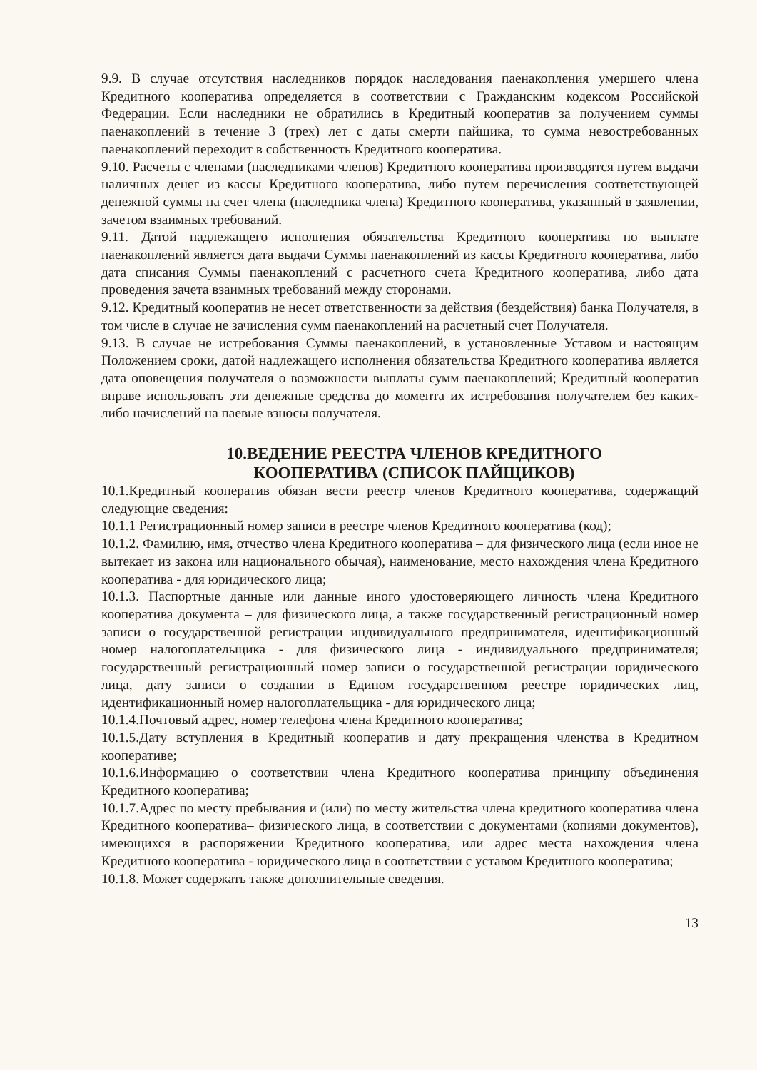9.9. В случае отсутствия наследников порядок наследования паенакопления умершего члена Кредитного кооператива определяется в соответствии с Гражданским кодексом Российской Федерации. Если наследники не обратились в Кредитный кооператив за получением суммы паенакоплений в течение 3 (трех) лет с даты смерти пайщика, то сумма невостребованных паенакоплений переходит в собственность Кредитного кооператива.
9.10. Расчеты с членами (наследниками членов) Кредитного кооператива производятся путем выдачи наличных денег из кассы Кредитного кооператива, либо путем перечисления соответствующей денежной суммы на счет члена (наследника члена) Кредитного кооператива, указанный в заявлении, зачетом взаимных требований.
9.11. Датой надлежащего исполнения обязательства Кредитного кооператива по выплате паенакоплений является дата выдачи Суммы паенакоплений из кассы Кредитного кооператива, либо дата списания Суммы паенакоплений с расчетного счета Кредитного кооператива, либо дата проведения зачета взаимных требований между сторонами.
9.12. Кредитный кооператив не несет ответственности за действия (бездействия) банка Получателя, в том числе в случае не зачисления сумм паенакоплений на расчетный счет Получателя.
9.13. В случае не истребования Суммы паенакоплений, в установленные Уставом и настоящим Положением сроки, датой надлежащего исполнения обязательства Кредитного кооператива является дата оповещения получателя о возможности выплаты сумм паенакоплений; Кредитный кооператив вправе использовать эти денежные средства до момента их истребования получателем без каких-либо начислений на паевые взносы получателя.
10.ВЕДЕНИЕ РЕЕСТРА ЧЛЕНОВ КРЕДИТНОГО
КООПЕРАТИВА (СПИСОК ПАЙЩИКОВ)
10.1.Кредитный кооператив обязан вести реестр членов Кредитного кооператива, содержащий следующие сведения:
10.1.1 Регистрационный номер записи в реестре членов Кредитного кооператива (код);
10.1.2. Фамилию, имя, отчество члена Кредитного кооператива – для физического лица (если иное не вытекает из закона или национального обычая), наименование, место нахождения члена Кредитного кооператива - для юридического лица;
10.1.3. Паспортные данные или данные иного удостоверяющего личность члена Кредитного кооператива документа – для физического лица, а также государственный регистрационный номер записи о государственной регистрации индивидуального предпринимателя, идентификационный номер налогоплательщика - для физического лица - индивидуального предпринимателя; государственный регистрационный номер записи о государственной регистрации юридического лица, дату записи о создании в Едином государственном реестре юридических лиц, идентификационный номер налогоплательщика - для юридического лица;
10.1.4.Почтовый адрес, номер телефона члена Кредитного кооператива;
10.1.5.Дату вступления в Кредитный кооператив и дату прекращения членства в Кредитном кооперативе;
10.1.6.Информацию о соответствии члена Кредитного кооператива принципу объединения Кредитного кооператива;
10.1.7.Адрес по месту пребывания и (или) по месту жительства члена кредитного кооператива члена Кредитного кооператива– физического лица, в соответствии с документами (копиями документов), имеющихся в распоряжении Кредитного кооператива, или адрес места нахождения члена Кредитного кооператива - юридического лица в соответствии с уставом Кредитного кооператива;
10.1.8. Может содержать также дополнительные сведения.
13